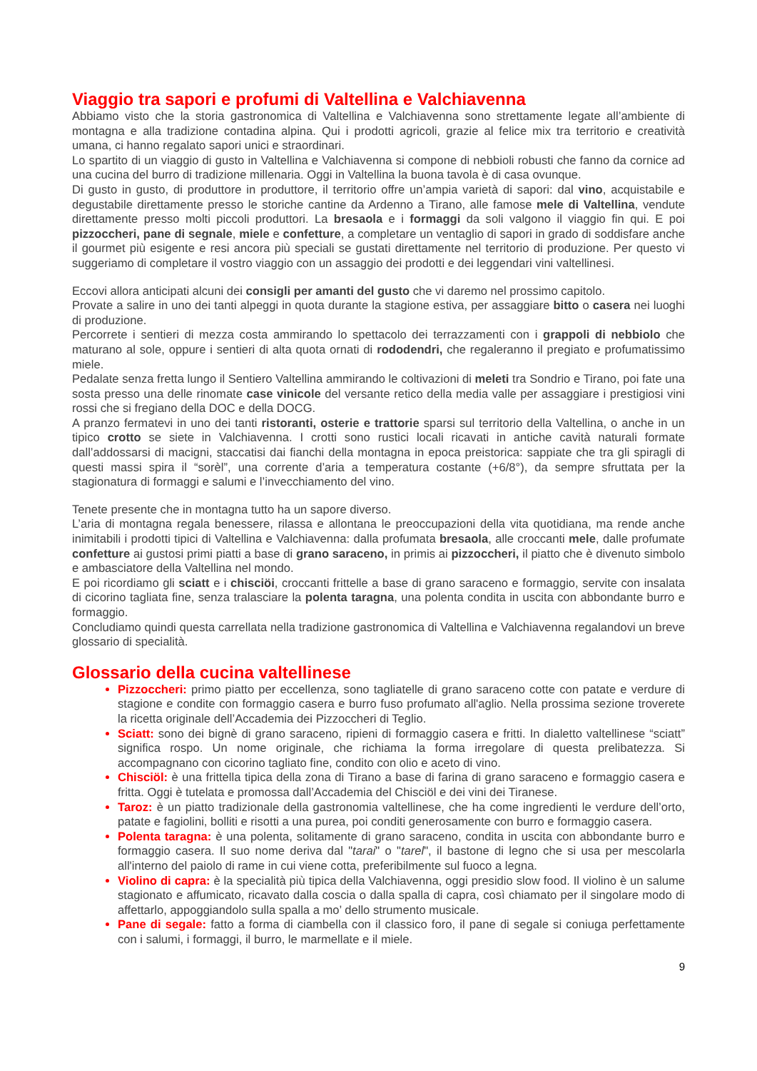Viaggio tra sapori e profumi di Valtellina e Valchiavenna
Abbiamo visto che la storia gastronomica di Valtellina e Valchiavenna sono strettamente legate all’ambiente di montagna e alla tradizione contadina alpina. Qui i prodotti agricoli, grazie al felice mix tra territorio e creatività umana, ci hanno regalato sapori unici e straordinari.
Lo spartito di un viaggio di gusto in Valtellina e Valchiavenna si compone di nebbioli robusti che fanno da cornice ad una cucina del burro di tradizione millenaria. Oggi in Valtellina la buona tavola è di casa ovunque.
Di gusto in gusto, di produttore in produttore, il territorio offre un’ampia varietà di sapori: dal vino, acquistabile e degustabile direttamente presso le storiche cantine da Ardenno a Tirano, alle famose mele di Valtellina, vendute direttamente presso molti piccoli produttori. La bresaola e i formaggi da soli valgono il viaggio fin qui. E poi pizzoccheri, pane di segnale, miele e confetture, a completare un ventaglio di sapori in grado di soddisfare anche il gourmet più esigente e resi ancora più speciali se gustati direttamente nel territorio di produzione. Per questo vi suggeriamo di completare il vostro viaggio con un assaggio dei prodotti e dei leggendari vini valtellinesi.
Eccovi allora anticipati alcuni dei consigli per amanti del gusto che vi daremo nel prossimo capitolo.
Provate a salire in uno dei tanti alpeggi in quota durante la stagione estiva, per assaggiare bitto o casera nei luoghi di produzione.
Percorrete i sentieri di mezza costa ammirando lo spettacolo dei terrazzamenti con i grappoli di nebbiolo che maturano al sole, oppure i sentieri di alta quota ornati di rododendri, che regaleranno il pregiato e profumatissimo miele.
Pedalate senza fretta lungo il Sentiero Valtellina ammirando le coltivazioni di meleti tra Sondrio e Tirano, poi fate una sosta presso una delle rinomate case vinicole del versante retico della media valle per assaggiare i prestigiosi vini rossi che si fregiano della DOC e della DOCG.
A pranzo fermatevi in uno dei tanti ristoranti, osterie e trattorie sparsi sul territorio della Valtellina, o anche in un tipico crotto se siete in Valchiavenna. I crotti sono rustici locali ricavati in antiche cavità naturali formate dall’addossarsi di macigni, staccatisi dai fianchi della montagna in epoca preistorica: sappiate che tra gli spiragli di questi massi spira il “sorèl”, una corrente d’aria a temperatura costante (+6/8°), da sempre sfruttata per la stagionatura di formaggi e salumi e l’invecchiamento del vino.
Tenete presente che in montagna tutto ha un sapore diverso.
L’aria di montagna regala benessere, rilassa e allontana le preoccupazioni della vita quotidiana, ma rende anche inimitabili i prodotti tipici di Valtellina e Valchiavenna: dalla profumata bresaola, alle croccanti mele, dalle profumate confetture ai gustosi primi piatti a base di grano saraceno, in primis ai pizzoccheri, il piatto che è divenuto simbolo e ambasciatore della Valtellina nel mondo.
E poi ricordiamo gli sciatt e i chisciöi, croccanti frittelle a base di grano saraceno e formaggio, servite con insalata di cicorino tagliata fine, senza tralasciare la polenta taragna, una polenta condita in uscita con abbondante burro e formaggio.
Concludiamo quindi questa carrellata nella tradizione gastronomica di Valtellina e Valchiavenna regalandovi un breve glossario di specialità.
Glossario della cucina valtellinese
Pizzoccheri: primo piatto per eccellenza, sono tagliatelle di grano saraceno cotte con patate e verdure di stagione e condite con formaggio casera e burro fuso profumato all'aglio. Nella prossima sezione troverete la ricetta originale dell’Accademia dei Pizzoccheri di Teglio.
Sciatt: sono dei bignè di grano saraceno, ripieni di formaggio casera e fritti. In dialetto valtellinese “sciatt” significa rospo. Un nome originale, che richiama la forma irregolare di questa prelibatezza. Si accompagnano con cicorino tagliato fine, condito con olio e aceto di vino.
Chisciöl: è una frittella tipica della zona di Tirano a base di farina di grano saraceno e formaggio casera e fritta. Oggi è tutelata e promossa dall’Accademia del Chisciöl e dei vini dei Tiranese.
Taroz: è un piatto tradizionale della gastronomia valtellinese, che ha come ingredienti le verdure dell’orto, patate e fagiolini, bolliti e risotti a una purea, poi conditi generosamente con burro e formaggio casera.
Polenta taragna: è una polenta, solitamente di grano saraceno, condita in uscita con abbondante burro e formaggio casera. Il suo nome deriva dal "tarai" o "tarel", il bastone di legno che si usa per mescolarla all'interno del paiolo di rame in cui viene cotta, preferibilmente sul fuoco a legna.
Violino di capra: è la specialità più tipica della Valchiavenna, oggi presidio slow food. Il violino è un salume stagionato e affumicato, ricavato dalla coscia o dalla spalla di capra, così chiamato per il singolare modo di affettarlo, appoggiandolo sulla spalla a mo’ dello strumento musicale.
Pane di segale: fatto a forma di ciambella con il classico foro, il pane di segale si coniuga perfettamente con i salumi, i formaggi, il burro, le marmellate e il miele.
9